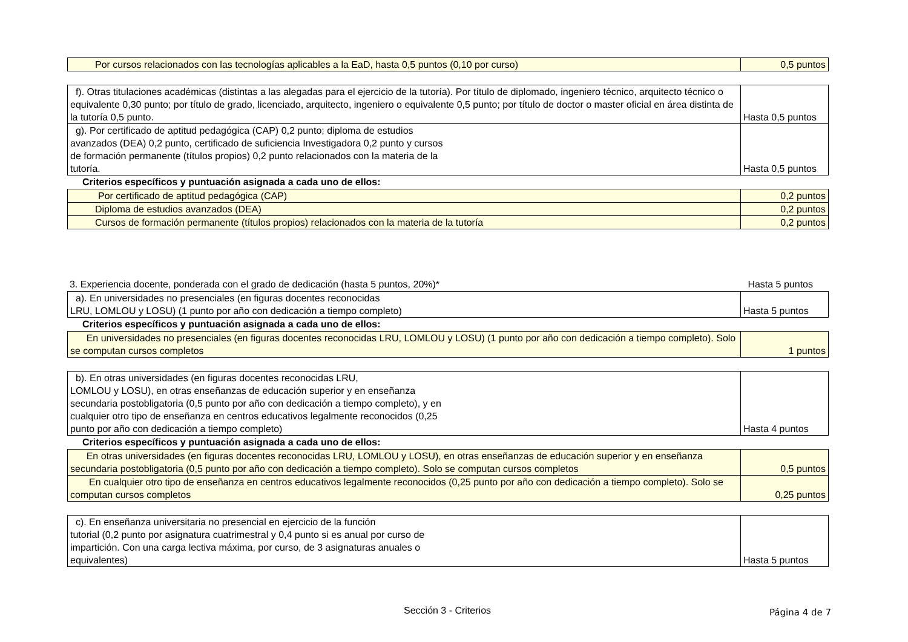| Por cursos relacionados con las tecnologías aplicables a la EaD, hasta 0,5 puntos (0,10 por curso) | 0,5 puntos |
| f). Otras titulaciones académicas (distintas a las alegadas para el ejercicio de la tutoría). Por título de diplomado, ingeniero técnico, arquitecto técnico o equivalente 0,30 punto; por título de grado, licenciado, arquitecto, ingeniero o equivalente 0,5 punto; por título de doctor o master oficial en área distinta de la tutoría 0,5 punto. | Hasta 0,5 puntos |
| g). Por certificado de aptitud pedagógica (CAP) 0,2 punto; diploma de estudios avanzados (DEA) 0,2 punto, certificado de suficiencia Investigadora 0,2 punto y cursos de formación permanente (títulos propios) 0,2 punto relacionados con la materia de la tutoría. | Hasta 0,5 puntos |
Criterios específicos y puntuación asignada a cada uno de ellos:
| Por certificado de aptitud pedagógica (CAP) | 0,2 puntos |
| Diploma de estudios avanzados (DEA) | 0,2 puntos |
| Cursos de formación permanente (títulos propios) relacionados con la materia de la tutoría | 0,2 puntos |
3. Experiencia docente, ponderada con el grado de dedicación (hasta 5 puntos, 20%)* Hasta 5 puntos
| a). En universidades no presenciales (en figuras docentes reconocidas LRU, LOMLOU y LOSU) (1 punto por año con dedicación a tiempo completo) | Hasta 5 puntos |
Criterios específicos y puntuación asignada a cada uno de ellos:
| En universidades no presenciales (en figuras docentes reconocidas LRU, LOMLOU y LOSU) (1 punto por año con dedicación a tiempo completo). Solo se computan cursos completos | 1 puntos |
| b). En otras universidades (en figuras docentes reconocidas LRU, LOMLOU y LOSU), en otras enseñanzas de educación superior y en enseñanza secundaria postobligatoria (0,5 punto por año con dedicación a tiempo completo), y en cualquier otro tipo de enseñanza en centros educativos legalmente reconocidos (0,25 punto por año con dedicación a tiempo completo) | Hasta 4 puntos |
Criterios específicos y puntuación asignada a cada uno de ellos:
| En otras universidades (en figuras docentes reconocidas LRU, LOMLOU y LOSU), en otras enseñanzas de educación superior y en enseñanza secundaria postobligatoria (0,5 punto por año con dedicación a tiempo completo). Solo se computan cursos completos | 0,5 puntos |
| En cualquier otro tipo de enseñanza en centros educativos legalmente reconocidos (0,25 punto por año con dedicación a tiempo completo). Solo se computan cursos completos | 0,25 puntos |
| c). En enseñanza universitaria no presencial en ejercicio de la función tutorial (0,2 punto por asignatura cuatrimestral y 0,4 punto si es anual por curso de impartición. Con una carga lectiva máxima, por curso, de 3 asignaturas anuales o equivalentes) | Hasta 5 puntos |
Sección 3 - Criterios Página 4 de 7